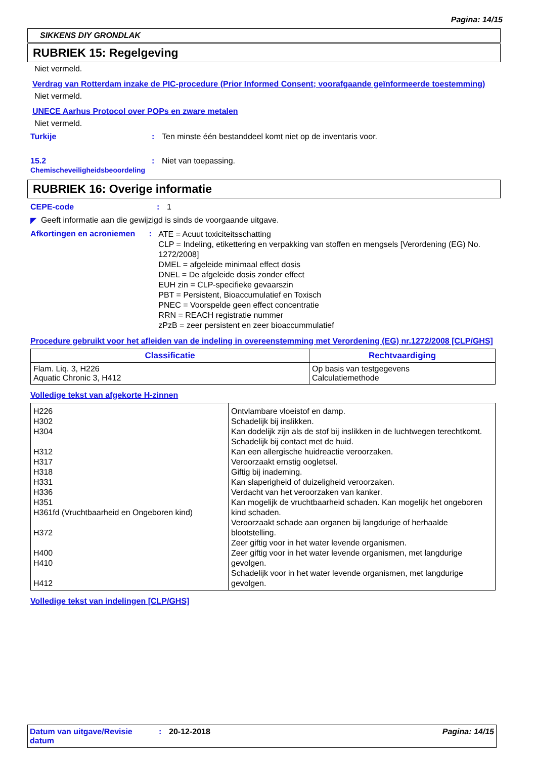Pagina: 14/15
SIKKENS DIY GRONDLAK
RUBRIEK 15: Regelgeving
Niet vermeld.
Verdrag van Rotterdam inzake de PIC-procedure (Prior Informed Consent; voorafgaande geïnformeerde toestemming)
Niet vermeld.
UNECE Aarhus Protocol over POPs en zware metalen
Niet vermeld.
Turkije : Ten minste één bestanddeel komt niet op de inventaris voor.
15.2
Chemischeveiligheidsbeoordeling
: Niet van toepassing.
RUBRIEK 16: Overige informatie
CEPE-code : 1
◤
Geeft informatie aan die gewijzigd is sinds de voorgaande uitgave.
Afkortingen en acroniemen :
ATE = Acuut toxiciteitsschatting
CLP = Indeling, etikettering en verpakking van stoffen en mengsels [Verordening (EG) No. 1272/2008]
DMEL = afgeleide minimaal effect dosis
DNEL = De afgeleide dosis zonder effect
EUH zin = CLP-specifieke gevaarszin
PBT = Persistent, Bioaccumulatief en Toxisch
PNEC = Voorspelde geen effect concentratie
RRN = REACH registratie nummer
zPzB = zeer persistent en zeer bioaccummulatief
Procedure gebruikt voor het afleiden van de indeling in overeenstemming met Verordening (EG) nr.1272/2008 [CLP/GHS]
| Classificatie | Rechtvaardiging |
| --- | --- |
| Flam. Liq. 3, H226 Aquatic Chronic 3, H412 | Op basis van testgegevens Calculatiemethode |
Volledige tekst van afgekorte H-zinnen
| H226 H302 H304 H312 H317 H318 H331 H336 H351 H361fd (Vruchtbaarheid en Ongeboren kind) H372 H400 H410 H412 | Ontvlambare vloeistof en damp. Schadelijk bij inslikken. Kan dodelijk zijn als de stof bij inslikken in de luchtwegen terechtkomt. Schadelijk bij contact met de huid. Kan een allergische huidreactie veroorzaken. Veroorzaakt ernstig oogletsel. Giftig bij inademing. Kan slaperigheid of duizeligheid veroorzaken. Verdacht van het veroorzaken van kanker. Kan mogelijk de vruchtbaarheid schaden. Kan mogelijk het ongeboren kind schaden. Veroorzaakt schade aan organen bij langdurige of herhaalde blootstelling. Zeer giftig voor in het water levende organismen. Zeer giftig voor in het water levende organismen, met langdurige gevolgen. Schadelijk voor in het water levende organismen, met langdurige gevolgen. |
Volledige tekst van indelingen [CLP/GHS]
Datum van uitgave/Revisie datum
: 20-12-2018 Pagina: 14/15